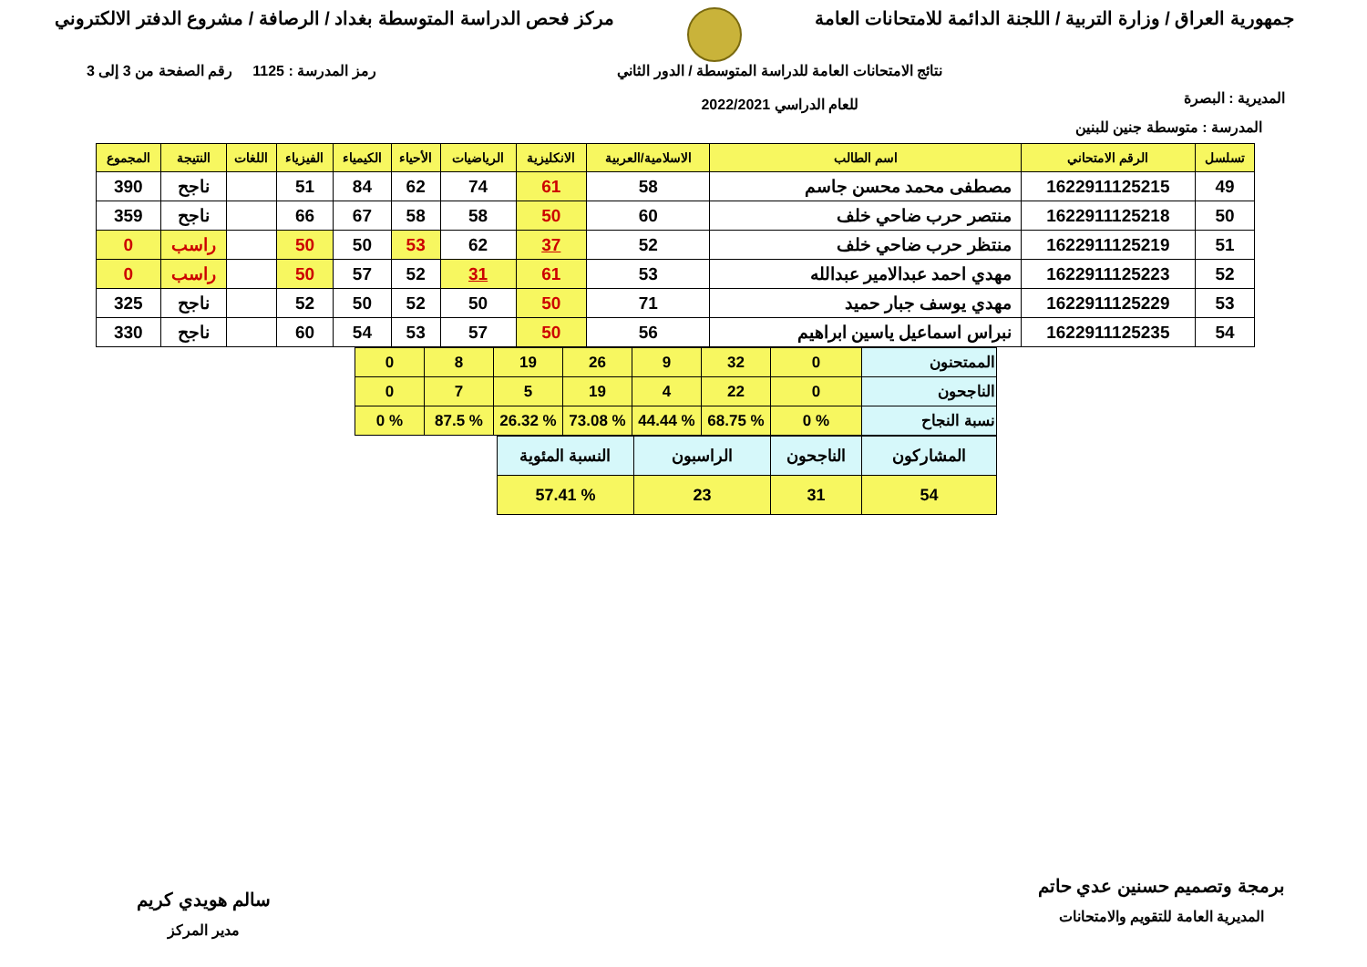جمهورية العراق / وزارة التربية / اللجنة الدائمة للامتحانات العامة
مركز فحص الدراسة المتوسطة بغداد / الرصافة / مشروع الدفتر الالكتروني
المديرية : البصرة
نتائج الامتحانات العامة للدراسة المتوسطة / الدور الثاني
للعام الدراسي 2022/2021
رمز المدرسة : 1125 رقم الصفحة من 3 إلى 3
المدرسة : متوسطة جنين للبنين
| تسلسل | الرقم الامتحاني | اسم الطالب | الاسلامية/العربية | الانكليزية | الرياضيات | الأحياء | الكيمياء | الفيزياء | اللغات | النتيجة | المجموع |
| --- | --- | --- | --- | --- | --- | --- | --- | --- | --- | --- | --- |
| 49 | 1622911125215 | مصطفى محمد محسن جاسم | 58 | 61 | 74 | 62 | 84 | 51 | | ناجح | 390 |
| 50 | 1622911125218 | منتصر حرب ضاحي خلف | 60 | 50 | 58 | 58 | 67 | 66 | | ناجح | 359 |
| 51 | 1622911125219 | منتظر حرب ضاحي خلف | 52 | 37 | 62 | 53 | 50 | 50 | | راسب | 0 |
| 52 | 1622911125223 | مهدي احمد عبدالامير عبدالله | 53 | 61 | 31 | 52 | 57 | 50 | | راسب | 0 |
| 53 | 1622911125229 | مهدي يوسف جبار حميد | 71 | 50 | 50 | 52 | 50 | 52 | | ناجح | 325 |
| 54 | 1622911125235 | نبراس اسماعيل ياسين ابراهيم | 56 | 50 | 57 | 53 | 54 | 60 | | ناجح | 330 |
| الممتحنون | 0 | 32 | 9 | 26 | 19 | 8 | 0 |
| الناجحون | 0 | 22 | 4 | 19 | 5 | 7 | 0 |
| نسبة النجاح | % 0 | % 68.75 | % 44.44 | % 73.08 | % 26.32 | % 87.5 | % 0 |
| المشاركون | الناجحون | الراسبون | النسبة المئوية |
| 54 | 31 | 23 | % 57.41 |
برمجة وتصميم حسنين عدي حاتم
المديرية العامة للتقويم والامتحانات
سالم هويدي كريم
مدير المركز